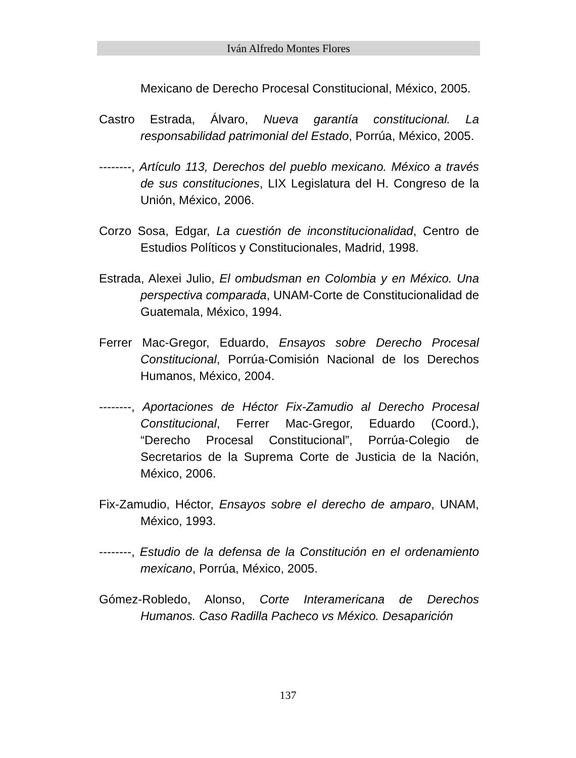Iván Alfredo Montes Flores
Mexicano de Derecho Procesal Constitucional, México, 2005.
Castro Estrada, Álvaro, Nueva garantía constitucional. La responsabilidad patrimonial del Estado, Porrúa, México, 2005.
--------, Artículo 113, Derechos del pueblo mexicano. México a través de sus constituciones, LIX Legislatura del H. Congreso de la Unión, México, 2006.
Corzo Sosa, Edgar, La cuestión de inconstitucionalidad, Centro de Estudios Políticos y Constitucionales, Madrid, 1998.
Estrada, Alexei Julio, El ombudsman en Colombia y en México. Una perspectiva comparada, UNAM-Corte de Constitucionalidad de Guatemala, México, 1994.
Ferrer Mac-Gregor, Eduardo, Ensayos sobre Derecho Procesal Constitucional, Porrúa-Comisión Nacional de los Derechos Humanos, México, 2004.
--------, Aportaciones de Héctor Fix-Zamudio al Derecho Procesal Constitucional, Ferrer Mac-Gregor, Eduardo (Coord.), “Derecho Procesal Constitucional”, Porrúa-Colegio de Secretarios de la Suprema Corte de Justicia de la Nación, México, 2006.
Fix-Zamudio, Héctor, Ensayos sobre el derecho de amparo, UNAM, México, 1993.
--------, Estudio de la defensa de la Constitución en el ordenamiento mexicano, Porrúa, México, 2005.
Gómez-Robledo, Alonso, Corte Interamericana de Derechos Humanos. Caso Radilla Pacheco vs México. Desaparición
137